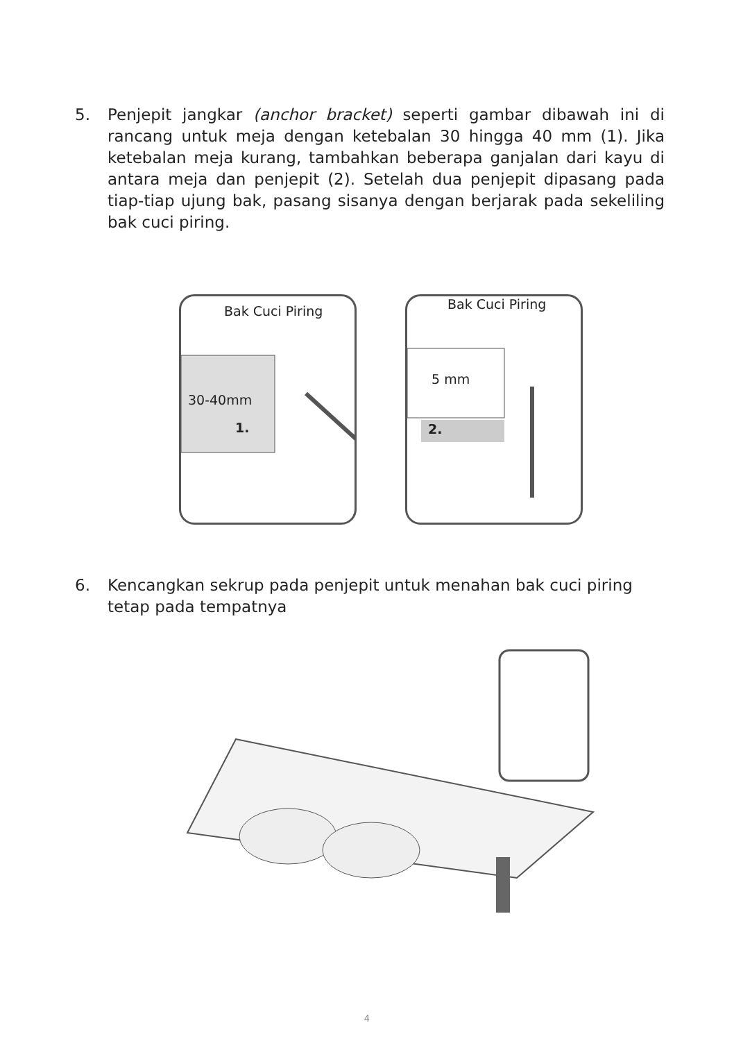5. Penjepit jangkar (anchor bracket) seperti gambar dibawah ini di rancang untuk meja dengan ketebalan 30 hingga 40 mm (1). Jika ketebalan meja kurang, tambahkan beberapa ganjalan dari kayu di antara meja dan penjepit (2). Setelah dua penjepit dipasang pada tiap-tiap ujung bak, pasang sisanya dengan berjarak pada sekeliling bak cuci piring.
Bak Cuci Piring
30-40mm
1.
Bak Cuci Piring
5 mm
2.
6. Kencangkan sekrup pada penjepit untuk menahan bak cuci piring
tetap pada tempatnya
4